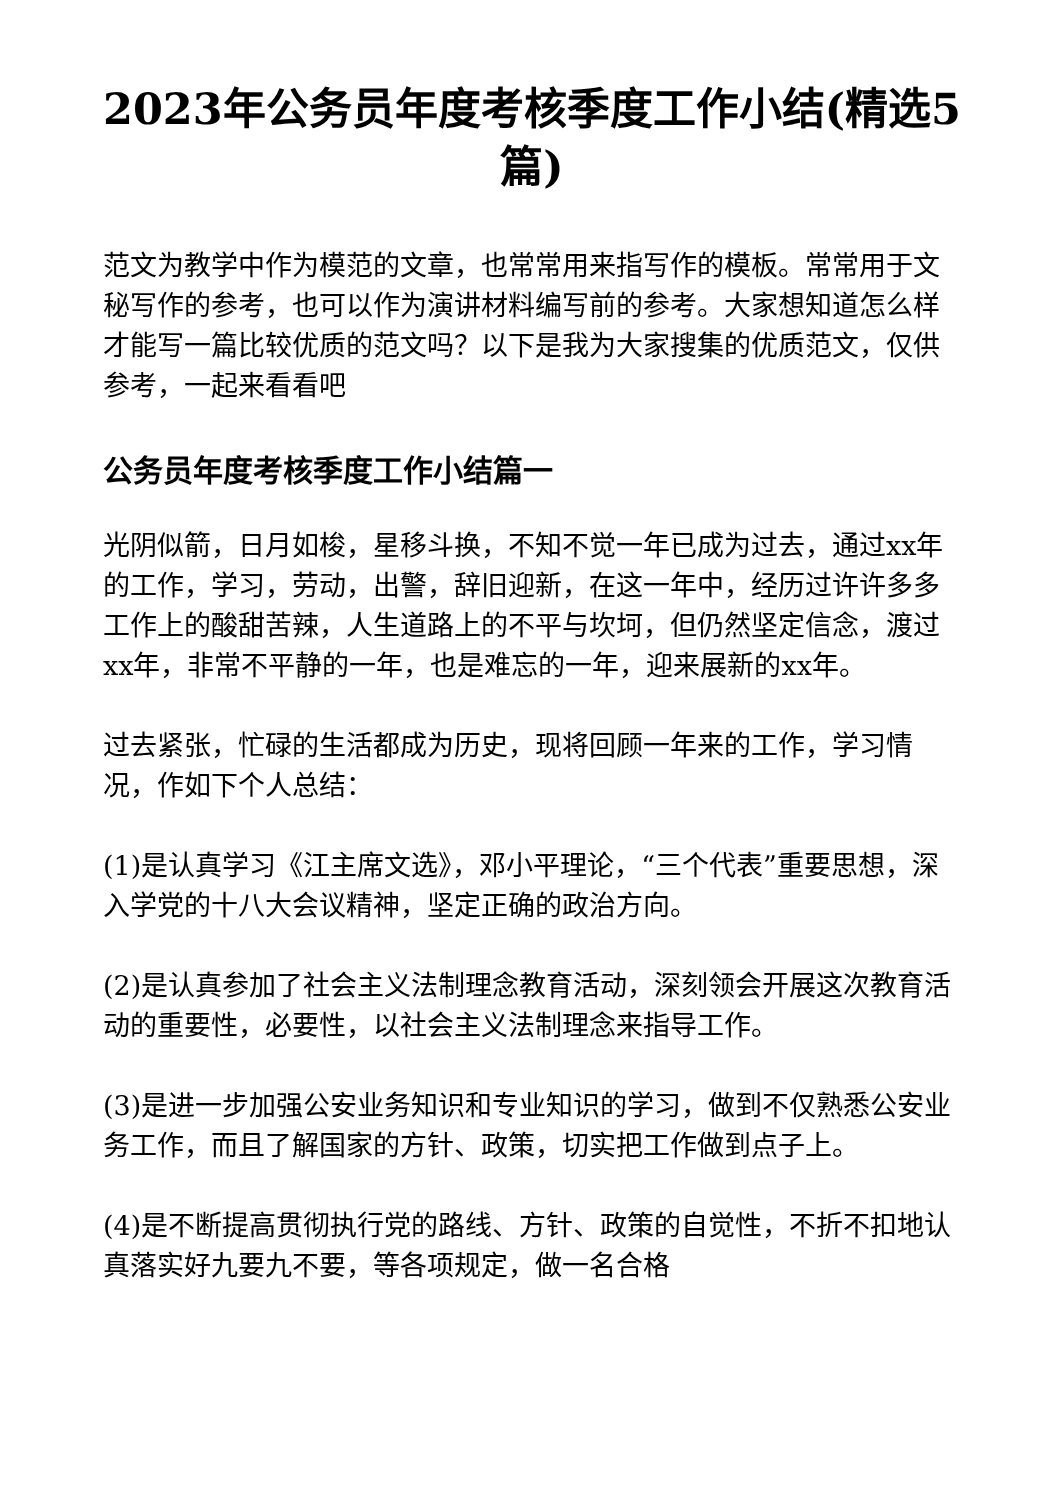2023年公务员年度考核季度工作小结(精选5篇)
范文为教学中作为模范的文章，也常常用来指写作的模板。常常用于文秘写作的参考，也可以作为演讲材料编写前的参考。大家想知道怎么样才能写一篇比较优质的范文吗？以下是我为大家搜集的优质范文，仅供参考，一起来看看吧
公务员年度考核季度工作小结篇一
光阴似箭，日月如梭，星移斗换，不知不觉一年已成为过去，通过xx年的工作，学习，劳动，出警，辞旧迎新，在这一年中，经历过许许多多工作上的酸甜苦辣，人生道路上的不平与坎坷，但仍然坚定信念，渡过xx年，非常不平静的一年，也是难忘的一年，迎来展新的xx年。
过去紧张，忙碌的生活都成为历史，现将回顾一年来的工作，学习情况，作如下个人总结：
(1)是认真学习《江主席文选》，邓小平理论，“三个代表”重要思想，深入学党的十八大会议精神，坚定正确的政治方向。
(2)是认真参加了社会主义法制理念教育活动，深刻领会开展这次教育活动的重要性，必要性，以社会主义法制理念来指导工作。
(3)是进一步加强公安业务知识和专业知识的学习，做到不仅熟悉公安业务工作，而且了解国家的方针、政策，切实把工作做到点子上。
(4)是不断提高贯彻执行党的路线、方针、政策的自觉性，不折不扣地认真落实好九要九不要，等各项规定，做一名合格